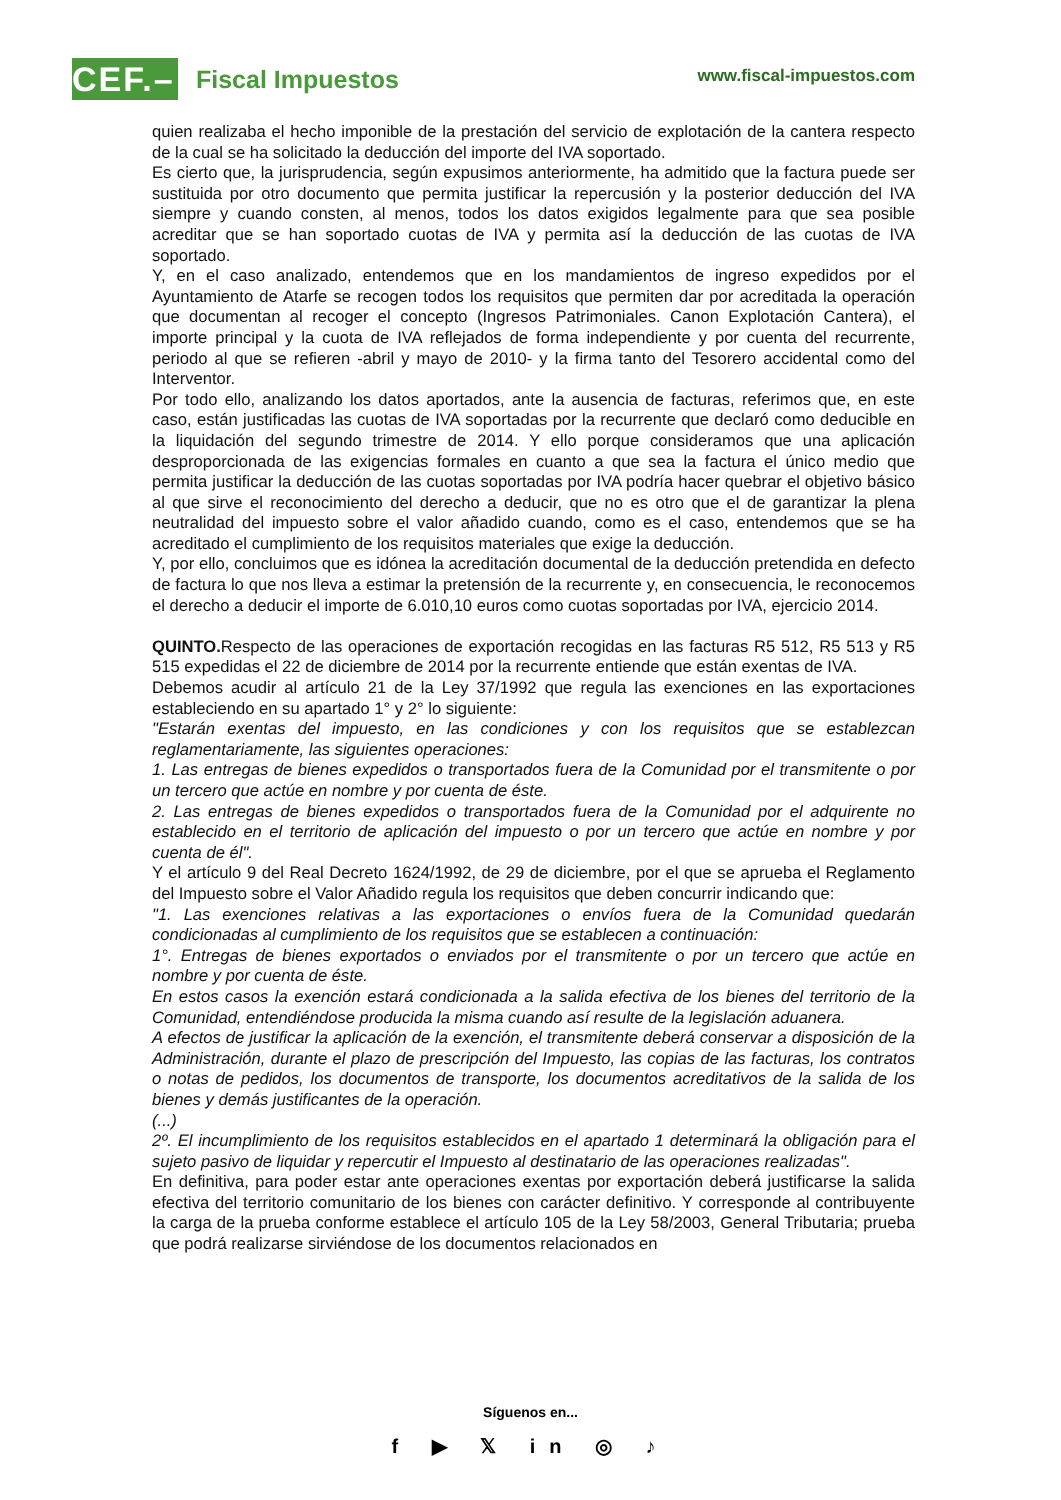CEF.–
Fiscal Impuestos
www.fiscal-impuestos.com
quien realizaba el hecho imponible de la prestación del servicio de explotación de la cantera respecto de la cual se ha solicitado la deducción del importe del IVA soportado.
Es cierto que, la jurisprudencia, según expusimos anteriormente, ha admitido que la factura puede ser sustituida por otro documento que permita justificar la repercusión y la posterior deducción del IVA siempre y cuando consten, al menos, todos los datos exigidos legalmente para que sea posible acreditar que se han soportado cuotas de IVA y permita así la deducción de las cuotas de IVA soportado.
Y, en el caso analizado, entendemos que en los mandamientos de ingreso expedidos por el Ayuntamiento de Atarfe se recogen todos los requisitos que permiten dar por acreditada la operación que documentan al recoger el concepto (Ingresos Patrimoniales. Canon Explotación Cantera), el importe principal y la cuota de IVA reflejados de forma independiente y por cuenta del recurrente, periodo al que se refieren -abril y mayo de 2010- y la firma tanto del Tesorero accidental como del Interventor.
Por todo ello, analizando los datos aportados, ante la ausencia de facturas, referimos que, en este caso, están justificadas las cuotas de IVA soportadas por la recurrente que declaró como deducible en la liquidación del segundo trimestre de 2014. Y ello porque consideramos que una aplicación desproporcionada de las exigencias formales en cuanto a que sea la factura el único medio que permita justificar la deducción de las cuotas soportadas por IVA podría hacer quebrar el objetivo básico al que sirve el reconocimiento del derecho a deducir, que no es otro que el de garantizar la plena neutralidad del impuesto sobre el valor añadido cuando, como es el caso, entendemos que se ha acreditado el cumplimiento de los requisitos materiales que exige la deducción.
Y, por ello, concluimos que es idónea la acreditación documental de la deducción pretendida en defecto de factura lo que nos lleva a estimar la pretensión de la recurrente y, en consecuencia, le reconocemos el derecho a deducir el importe de 6.010,10 euros como cuotas soportadas por IVA, ejercicio 2014.
QUINTO. Respecto de las operaciones de exportación recogidas en las facturas R5 512, R5 513 y R5 515 expedidas el 22 de diciembre de 2014 por la recurrente entiende que están exentas de IVA.
Debemos acudir al artículo 21 de la Ley 37/1992 que regula las exenciones en las exportaciones estableciendo en su apartado 1° y 2° lo siguiente:
"Estarán exentas del impuesto, en las condiciones y con los requisitos que se establezcan reglamentariamente, las siguientes operaciones:
1. Las entregas de bienes expedidos o transportados fuera de la Comunidad por el transmitente o por un tercero que actúe en nombre y por cuenta de éste.
2. Las entregas de bienes expedidos o transportados fuera de la Comunidad por el adquirente no establecido en el territorio de aplicación del impuesto o por un tercero que actúe en nombre y por cuenta de él".
Y el artículo 9 del Real Decreto 1624/1992, de 29 de diciembre, por el que se aprueba el Reglamento del Impuesto sobre el Valor Añadido regula los requisitos que deben concurrir indicando que:
"1. Las exenciones relativas a las exportaciones o envíos fuera de la Comunidad quedarán condicionadas al cumplimiento de los requisitos que se establecen a continuación:
1°. Entregas de bienes exportados o enviados por el transmitente o por un tercero que actúe en nombre y por cuenta de éste.
En estos casos la exención estará condicionada a la salida efectiva de los bienes del territorio de la Comunidad, entendiéndose producida la misma cuando así resulte de la legislación aduanera.
A efectos de justificar la aplicación de la exención, el transmitente deberá conservar a disposición de la Administración, durante el plazo de prescripción del Impuesto, las copias de las facturas, los contratos o notas de pedidos, los documentos de transporte, los documentos acreditativos de la salida de los bienes y demás justificantes de la operación.
(...)
2º. El incumplimiento de los requisitos establecidos en el apartado 1 determinará la obligación para el sujeto pasivo de liquidar y repercutir el Impuesto al destinatario de las operaciones realizadas".
En definitiva, para poder estar ante operaciones exentas por exportación deberá justificarse la salida efectiva del territorio comunitario de los bienes con carácter definitivo. Y corresponde al contribuyente la carga de la prueba conforme establece el artículo 105 de la Ley 58/2003, General Tributaria; prueba que podrá realizarse sirviéndose de los documentos relacionados en
Síguenos en...
f ▶ 𝕏 in ◎ ♪